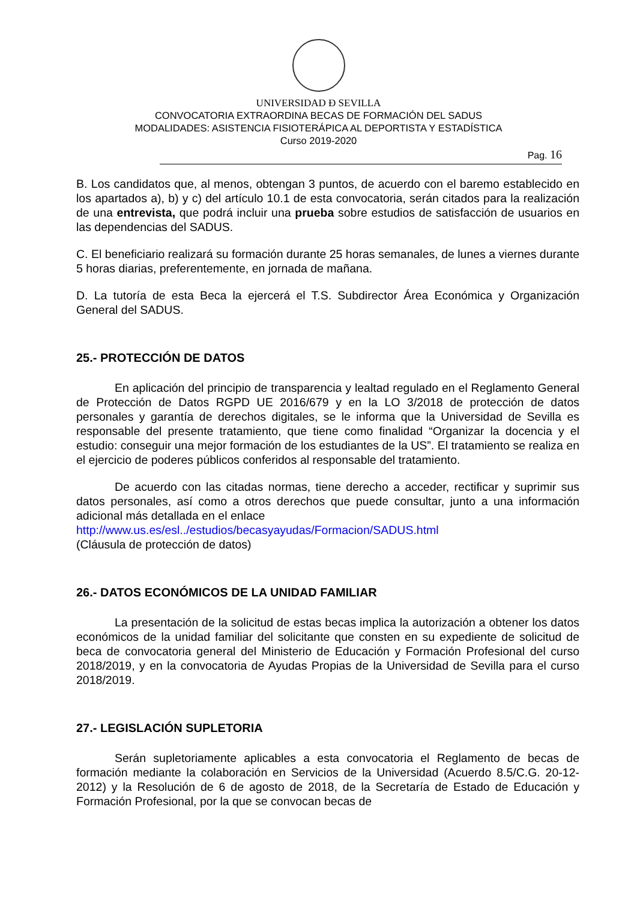UNIVERSIDAD Ð SEVILLA
CONVOCATORIA EXTRAORDINA BECAS DE FORMACIÓN DEL SADUS
MODALIDADES: ASISTENCIA FISIOTERÁPICA AL DEPORTISTA Y ESTADÍSTICA
Curso 2019-2020
Pag. 16
B. Los candidatos que, al menos, obtengan 3 puntos, de acuerdo con el baremo establecido en los apartados a), b) y c) del artículo 10.1 de esta convocatoria, serán citados para la realización de una entrevista, que podrá incluir una prueba sobre estudios de satisfacción de usuarios en las dependencias del SADUS.
C. El beneficiario realizará su formación durante 25 horas semanales, de lunes a viernes durante 5 horas diarias, preferentemente, en jornada de mañana.
D. La tutoría de esta Beca la ejercerá el T.S. Subdirector Área Económica y Organización General del SADUS.
25.- PROTECCIÓN DE DATOS
En aplicación del principio de transparencia y lealtad regulado en el Reglamento General de Protección de Datos RGPD UE 2016/679 y en la LO 3/2018 de protección de datos personales y garantía de derechos digitales, se le informa que la Universidad de Sevilla es responsable del presente tratamiento, que tiene como finalidad “Organizar la docencia y el estudio: conseguir una mejor formación de los estudiantes de la US”. El tratamiento se realiza en el ejercicio de poderes públicos conferidos al responsable del tratamiento.
De acuerdo con las citadas normas, tiene derecho a acceder, rectificar y suprimir sus datos personales, así como a otros derechos que puede consultar, junto a una información adicional más detallada en el enlace
http://www.us.es/esl../estudios/becasyayudas/Formacion/SADUS.html
(Cláusula de protección de datos)
26.- DATOS ECONÓMICOS DE LA UNIDAD FAMILIAR
La presentación de la solicitud de estas becas implica la autorización a obtener los datos económicos de la unidad familiar del solicitante que consten en su expediente de solicitud de beca de convocatoria general del Ministerio de Educación y Formación Profesional del curso 2018/2019, y en la convocatoria de Ayudas Propias de la Universidad de Sevilla para el curso 2018/2019.
27.- LEGISLACIÓN SUPLETORIA
Serán supletoriamente aplicables a esta convocatoria el Reglamento de becas de formación mediante la colaboración en Servicios de la Universidad (Acuerdo 8.5/C.G. 20-12-2012) y la Resolución de 6 de agosto de 2018, de la Secretaría de Estado de Educación y Formación Profesional, por la que se convocan becas de